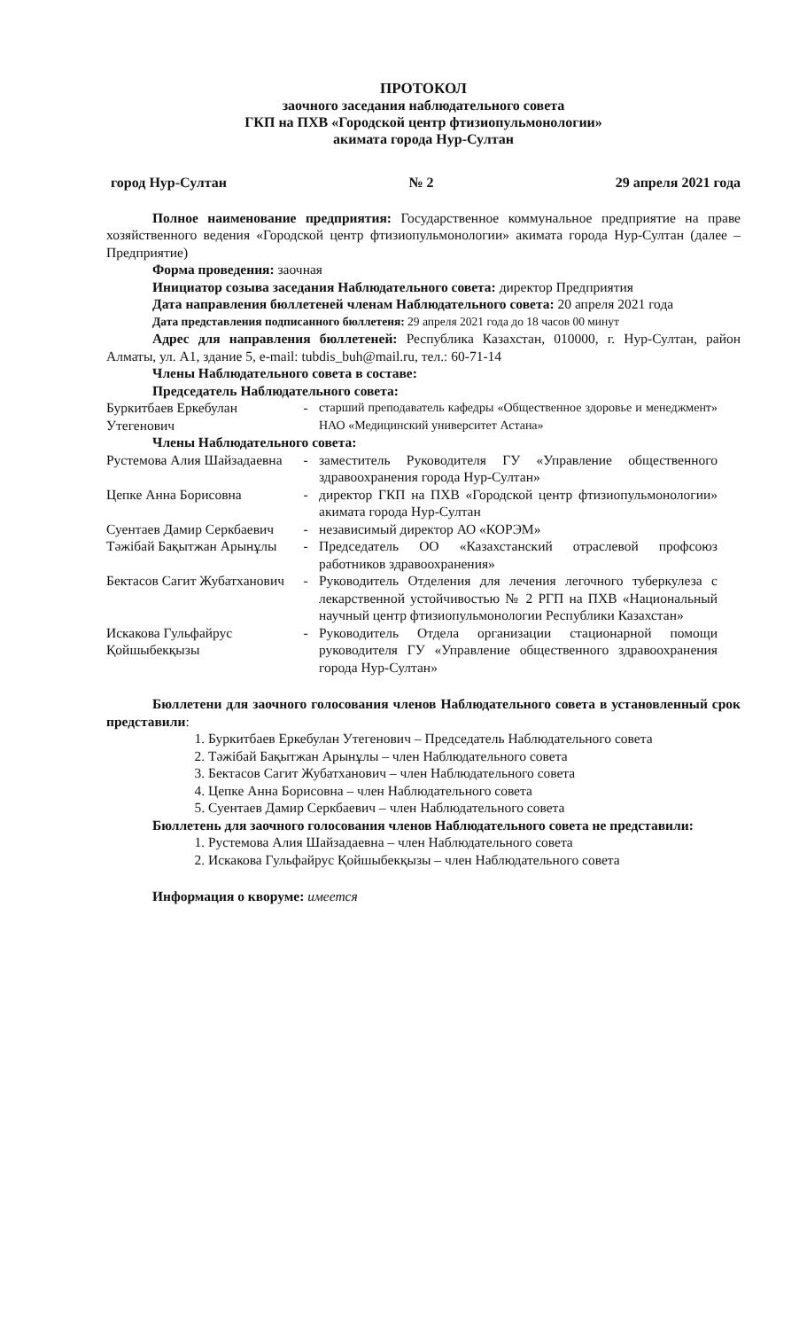ПРОТОКОЛ
заочного заседания наблюдательного совета
ГКП на ПХВ «Городской центр фтизиопульмонологии»
акимата города Нур-Султан
город Нур-Султан № 2 29 апреля 2021 года
Полное наименование предприятия: Государственное коммунальное предприятие на праве хозяйственного ведения «Городской центр фтизиопульмонологии» акимата города Нур-Султан (далее – Предприятие)
Форма проведения: заочная
Инициатор созыва заседания Наблюдательного совета: директор Предприятия
Дата направления бюллетеней членам Наблюдательного совета: 20 апреля 2021 года
Дата представления подписанного бюллетеня: 29 апреля 2021 года до 18 часов 00 минут
Адрес для направления бюллетеней: Республика Казахстан, 010000, г. Нур-Султан, район Алматы, ул. А1, здание 5, e-mail: tubdis_buh@mail.ru, тел.: 60-71-14
Члены Наблюдательного совета в составе:
Председатель Наблюдательного совета:
| Буркитбаев Еркебулан Утегенович | - | старший преподаватель кафедры «Общественное здоровье и менеджмент» НАО «Медицинский университет Астана» |
Члены Наблюдательного совета:
| Рустемова Алия Шайзадаевна | - | заместитель Руководителя ГУ «Управление общественного здравоохранения города Нур-Султан» |
| Цепке Анна Борисовна | - | директор ГКП на ПХВ «Городской центр фтизиопульмонологии» акимата города Нур-Султан |
| Суентаев Дамир Серкбаевич | - | независимый директор АО «КОРЭМ» |
| Тәжібай Бақытжан Арынұлы | - | Председатель ОО «Казахстанский отраслевой профсоюз работников здравоохранения» |
| Бектасов Сагит Жубатханович | - | Руководитель Отделения для лечения легочного туберкулеза с лекарственной устойчивостью № 2 РГП на ПХВ «Национальный научный центр фтизиопульмонологии Республики Казахстан» |
| Искакова Гульфайрус Қойшыбекқызы | - | Руководитель Отдела организации стационарной помощи руководителя ГУ «Управление общественного здравоохранения города Нур-Султан» |
Бюллетени для заочного голосования членов Наблюдательного совета в установленный срок представили:
1. Буркитбаев Еркебулан Утегенович – Председатель Наблюдательного совета
2. Тәжібай Бақытжан Арынұлы – член Наблюдательного совета
3. Бектасов Сагит Жубатханович – член Наблюдательного совета
4. Цепке Анна Борисовна – член Наблюдательного совета
5. Суентаев Дамир Серкбаевич – член Наблюдательного совета
Бюллетень для заочного голосования членов Наблюдательного совета не представили:
1. Рустемова Алия Шайзадаевна – член Наблюдательного совета
2. Искакова Гульфайрус Қойшыбекқызы – член Наблюдательного совета
Информация о кворуме: имеется